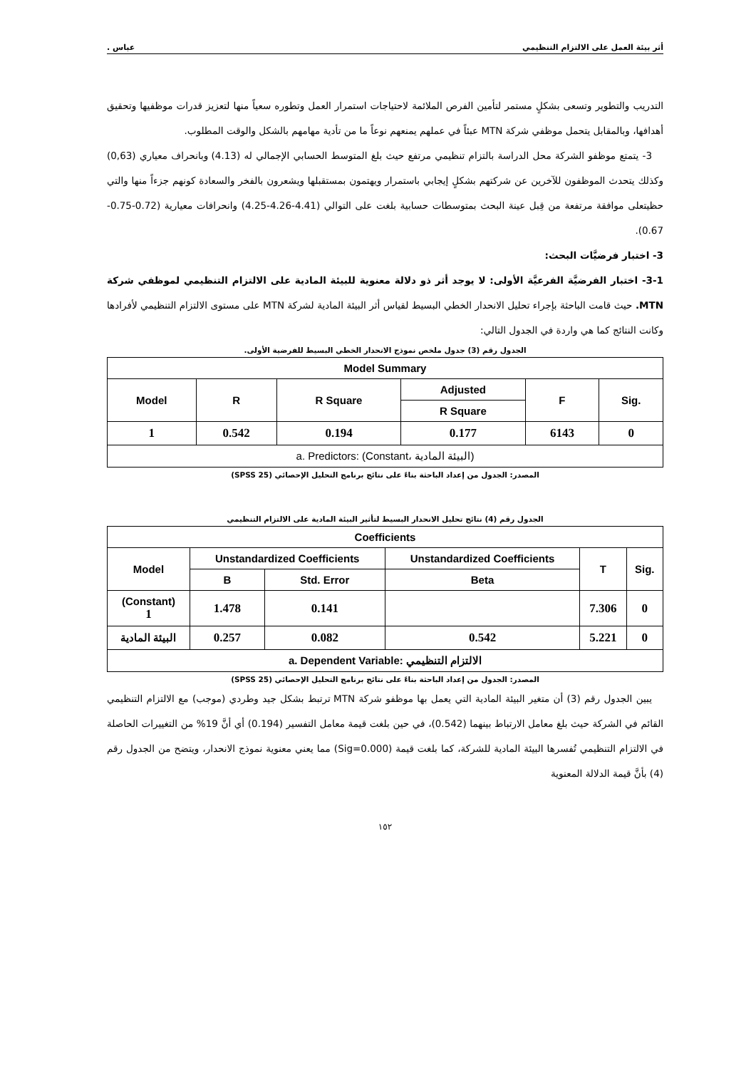أثر بيئة العمل على الالتزام التنظيمي عباس .
التدريب والتطوير وتسعى بشكلٍ مستمر لتأمين الفرص الملائمة لاحتياجات استمرار العمل وتطوره سعياً منها لتعزيز قدرات موظفيها وتحقيق أهدافها، وبالمقابل يتحمل موظفي شركة MTN عبئاً في عملهم يمنعهم نوعاً ما من تأدية مهامهم بالشكل والوقت المطلوب.
3- يتمتع موظفو الشركة محل الدراسة بالتزام تنظيمي مرتفع حيث بلغ المتوسط الحسابي الإجمالي له (4.13) وبانحراف معياري (0,63) وكذلك يتحدث الموظفون للآخرين عن شركتهم بشكلٍ إيجابي باستمرار ويهتمون بمستقبلها ويشعرون بالفخر والسعادة كونهم جزءاً منها والتي حظيتعلى موافقة مرتفعة من قِبل عينة البحث بمتوسطات حسابية بلغت على التوالي (4.41-4.26-4.25) وانحرافات معيارية (0.72-0.75-0.67).
3- اختبار فرضيَّات البحث:
3-1- اختبار الفرضيَّة الفرعيَّة الأولى: لا يوجد أثر ذو دلالة معنوية للبيئة المادية على الالتزام التنظيمي لموظفي شركة MTN. حيث قامت الباحثة بإجراء تحليل الانحدار الخطي البسيط لقياس أثر البيئة المادية لشركة MTN على مستوى الالتزام التنظيمي لأفرادها وكانت النتائج كما هي واردة في الجدول التالي:
الجدول رقم (3) جدول ملخص نموذج الانحدار الخطي البسيط للفرضية الأولى.
| Model Summary | | | | | |
| --- | --- | --- | --- | --- | --- |
| Model | R | R Square | Adjusted | F | Sig. |
| | | | R Square | | |
| 1 | 0.542 | 0.194 | 0.177 | 6143 | 0 |
| a. Predictors: (Constant، البيئة المادية) | | | | | |
المصدر: الجدول من إعداد الباحثة بناءً على نتائج برنامج التحليل الإحصائي (SPSS 25)
الجدول رقم (4) نتائج تحليل الانحدار البسيط لتأثير البيئة المادية على الالتزام التنظيمي
| Coefficients | | | | | |
| --- | --- | --- | --- | --- | --- |
| Model | Unstandardized Coefficients | | Unstandardized Coefficients | T | Sig. |
| | B | Std. Error | Beta | | |
| (Constant) 1 | 1.478 | 0.141 | | 7.306 | 0 |
| البيئة المادية | 0.257 | 0.082 | 0.542 | 5.221 | 0 |
| a. Dependent Variable: الالتزام التنظيمي | | | | | |
المصدر: الجدول من إعداد الباحثة بناءً على نتائج برنامج التحليل الإحصائي (SPSS 25)
يبين الجدول رقم (3) أن متغير البيئة المادية التي يعمل بها موظفو شركة MTN ترتبط بشكل جيد وطردي (موجب) مع الالتزام التنظيمي القائم في الشركة حيث بلغ معامل الارتباط بينهما (0.542)، في حين بلغت قيمة معامل التفسير (0.194) أي أنَّ 19% من التغييرات الحاصلة في الالتزام التنظيمي تُفسرها البيئة المادية للشركة، كما بلغت قيمة (Sig=0.000) مما يعني معنوية نموذج الانحدار، ويتضح من الجدول رقم (4) بأنَّ قيمة الدلالة المعنوية
١٥٢